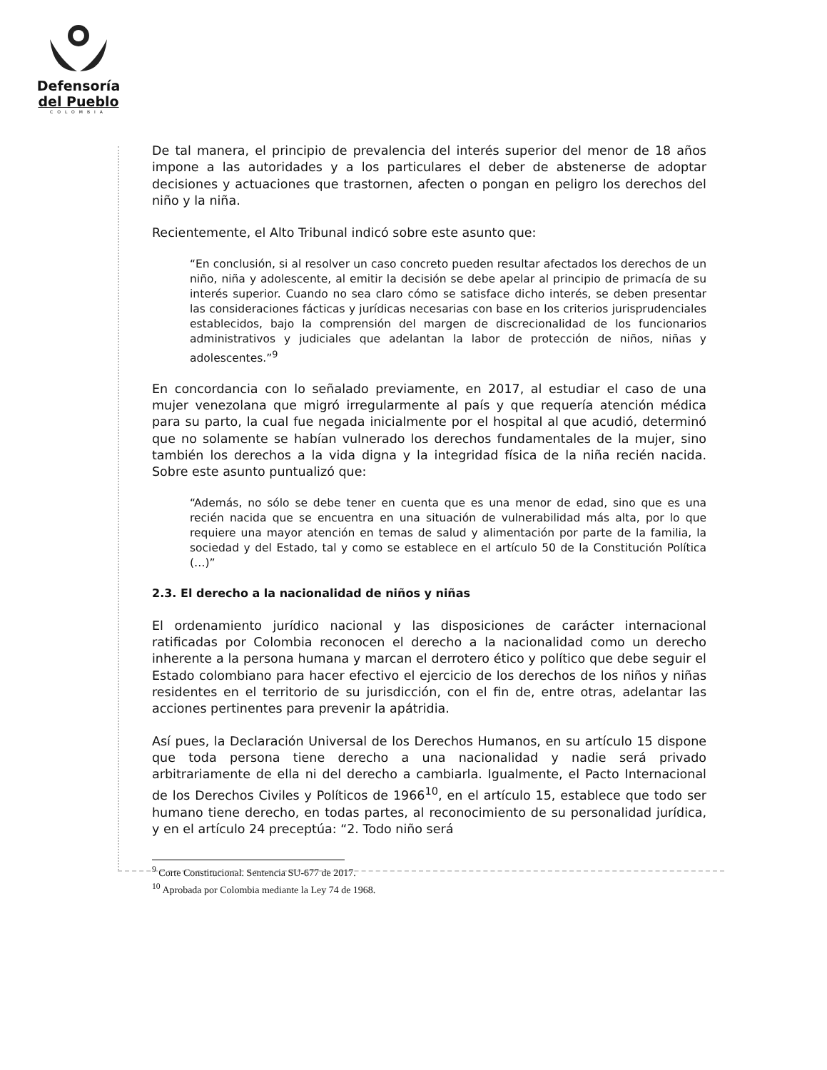Defensoría
del Pueblo
COLOMBIA
De tal manera, el principio de prevalencia del interés superior del menor de 18 años impone a las autoridades y a los particulares el deber de abstenerse de adoptar decisiones y actuaciones que trastornen, afecten o pongan en peligro los derechos del niño y la niña.
Recientemente, el Alto Tribunal indicó sobre este asunto que:
“En conclusión, si al resolver un caso concreto pueden resultar afectados los derechos de un niño, niña y adolescente, al emitir la decisión se debe apelar al principio de primacía de su interés superior. Cuando no sea claro cómo se satisface dicho interés, se deben presentar las consideraciones fácticas y jurídicas necesarias con base en los criterios jurisprudenciales establecidos, bajo la comprensión del margen de discrecionalidad de los funcionarios administrativos y judiciales que adelantan la labor de protección de niños, niñas y adolescentes.”<sup>9</sup>
En concordancia con lo señalado previamente, en 2017, al estudiar el caso de una mujer venezolana que migró irregularmente al país y que requería atención médica para su parto, la cual fue negada inicialmente por el hospital al que acudió, determinó que no solamente se habían vulnerado los derechos fundamentales de la mujer, sino también los derechos a la vida digna y la integridad física de la niña recién nacida. Sobre este asunto puntualizó que:
“Además, no sólo se debe tener en cuenta que es una menor de edad, sino que es una recién nacida que se encuentra en una situación de vulnerabilidad más alta, por lo que requiere una mayor atención en temas de salud y alimentación por parte de la familia, la sociedad y del Estado, tal y como se establece en el artículo 50 de la Constitución Política (…)”
2.3. El derecho a la nacionalidad de niños y niñas
El ordenamiento jurídico nacional y las disposiciones de carácter internacional ratificadas por Colombia reconocen el derecho a la nacionalidad como un derecho inherente a la persona humana y marcan el derrotero ético y político que debe seguir el Estado colombiano para hacer efectivo el ejercicio de los derechos de los niños y niñas residentes en el territorio de su jurisdicción, con el fin de, entre otras, adelantar las acciones pertinentes para prevenir la apátridia.
Así pues, la Declaración Universal de los Derechos Humanos, en su artículo 15 dispone que toda persona tiene derecho a una nacionalidad y nadie será privado arbitrariamente de ella ni del derecho a cambiarla. Igualmente, el Pacto Internacional de los Derechos Civiles y Políticos de 1966<sup>10</sup>, en el artículo 15, establece que todo ser humano tiene derecho, en todas partes, al reconocimiento de su personalidad jurídica, y en el artículo 24 preceptúa: “2. Todo niño será
<sup>9</sup> Corte Constitucional. Sentencia SU-677 de 2017.
<sup>10</sup> Aprobada por Colombia mediante la Ley 74 de 1968.